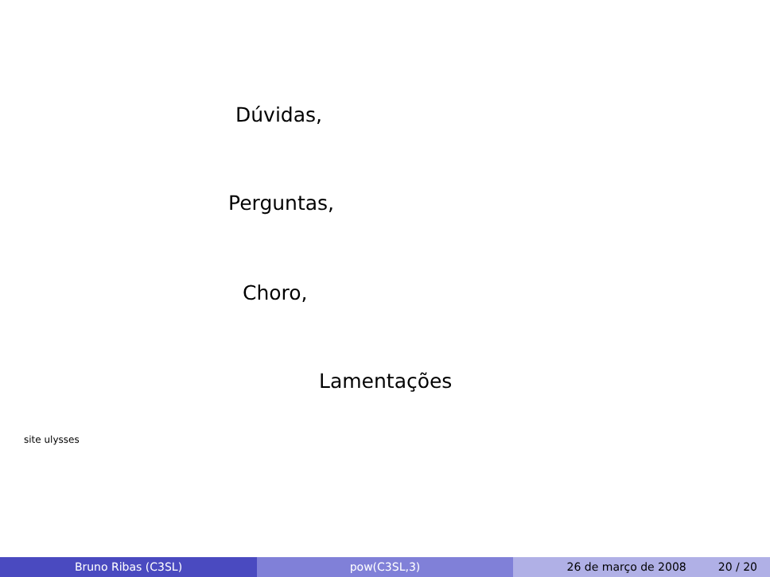Dúvidas,
Perguntas,
Choro,
Lamentações
site ulysses
Bruno Ribas (C3SL) pow(C3SL,3) 26 de março de 2008 20 / 20